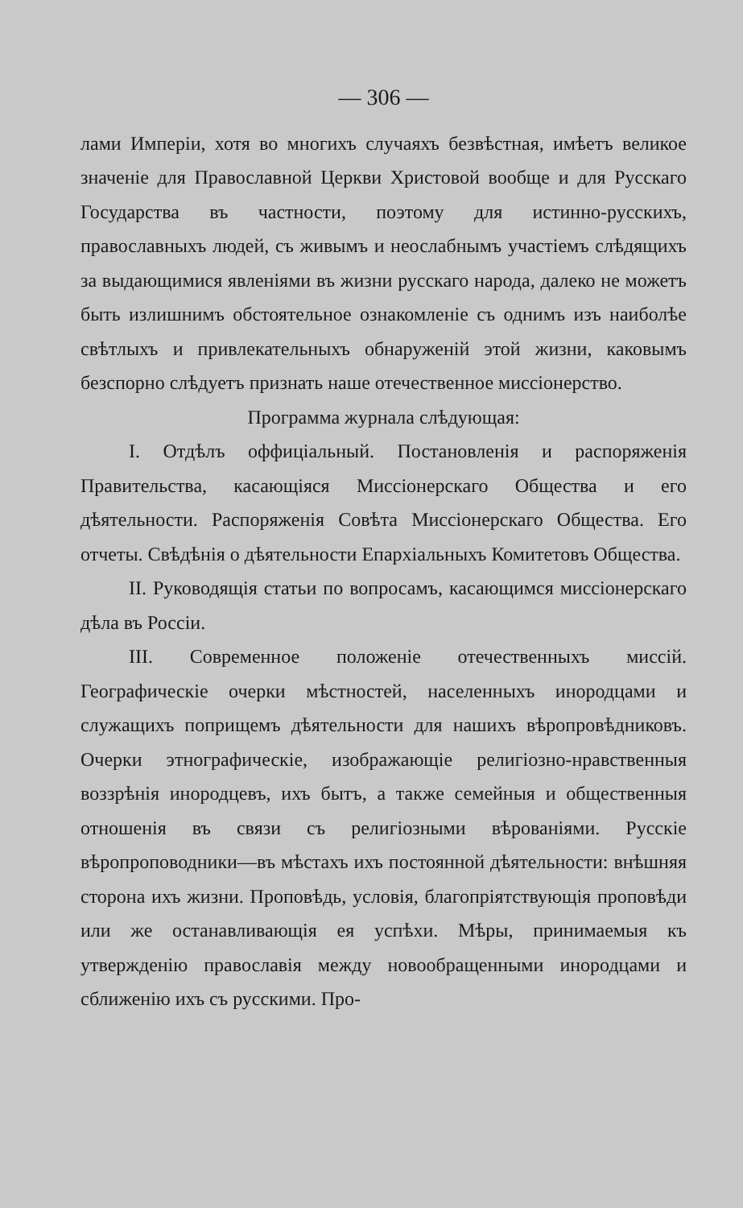— 306 —
лами Имперіи, хотя во многихъ случаяхъ безвѣстная, имѣетъ великое значеніе для Православной Церкви Христовой вообще и для Русскаго Государства въ частности, поэтому для истинно-русскихъ, православныхъ людей, съ живымъ и неослабнымъ участіемъ слѣдящихъ за выдающимися явленіями въ жизни русскаго народа, далеко не можетъ быть излишнимъ обстоятельное ознакомленіе съ однимъ изъ наиболѣе свѣтлыхъ и привлекательныхъ обнаруженій этой жизни, каковымъ безспорно слѣдуетъ признать наше отечественное миссіонерство.
Программа журнала слѣдующая:
I. Отдѣлъ оффиціальный. Постановленія и распоряженія Правительства, касающіяся Миссіонерскаго Общества и его дѣятельности. Распоряженія Совѣта Миссіонерскаго Общества. Его отчеты. Свѣдѣнія о дѣятельности Епархіальныхъ Комитетовъ Общества.
II. Руководящія статьи по вопросамъ, касающимся миссіонерскаго дѣла въ Россіи.
III. Современное положеніе отечественныхъ миссій. Географическіе очерки мѣстностей, населенныхъ инородцами и служащихъ поприщемъ дѣятельности для нашихъ вѣропровѣдниковъ. Очерки этнографическіе, изображающіе религіозно-нравственныя воззрѣнія инородцевъ, ихъ бытъ, а также семейныя и общественныя отношенія въ связи съ религіозными вѣрованіями. Русскіе вѣропроповодники—въ мѣстахъ ихъ постоянной дѣятельности: внѣшняя сторона ихъ жизни. Проповѣдь, условія, благопріятствующія проповѣди или же останавливающія ея успѣхи. Мѣры, принимаемыя къ утвержденію православія между новообращенными инородцами и сближенію ихъ съ русскими. Про-